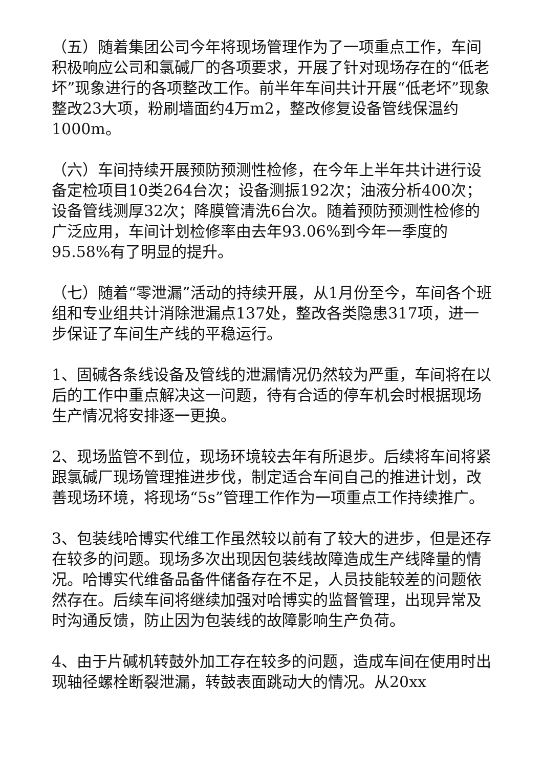（五）随着集团公司今年将现场管理作为了一项重点工作，车间积极响应公司和氯碱厂的各项要求，开展了针对现场存在的“低老坏”现象进行的各项整改工作。前半年车间共计开展“低老坏”现象整改23大项，粉刷墙面约4万m2，整改修复设备管线保温约1000m。
（六）车间持续开展预防预测性检修，在今年上半年共计进行设备定检项目10类264台次；设备测振192次；油液分析400次；设备管线测厚32次；降膜管清洗6台次。随着预防预测性检修的广泛应用，车间计划检修率由去年93.06%到今年一季度的95.58%有了明显的提升。
（七）随着“零泄漏”活动的持续开展，从1月份至今，车间各个班组和专业组共计消除泄漏点137处，整改各类隐患317项，进一步保证了车间生产线的平稳运行。
1、固碱各条线设备及管线的泄漏情况仍然较为严重，车间将在以后的工作中重点解决这一问题，待有合适的停车机会时根据现场生产情况将安排逐一更换。
2、现场监管不到位，现场环境较去年有所退步。后续将车间将紧跟氯碱厂现场管理推进步伐，制定适合车间自己的推进计划，改善现场环境，将现场“5s”管理工作作为一项重点工作持续推广。
3、包装线哈博实代维工作虽然较以前有了较大的进步，但是还存在较多的问题。现场多次出现因包装线故障造成生产线降量的情况。哈博实代维备品备件储备存在不足，人员技能较差的问题依然存在。后续车间将继续加强对哈博实的监督管理，出现异常及时沟通反馈，防止因为包装线的故障影响生产负荷。
4、由于片碱机转鼓外加工存在较多的问题，造成车间在使用时出现轴径螺栓断裂泄漏，转鼓表面跳动大的情况。从20xx